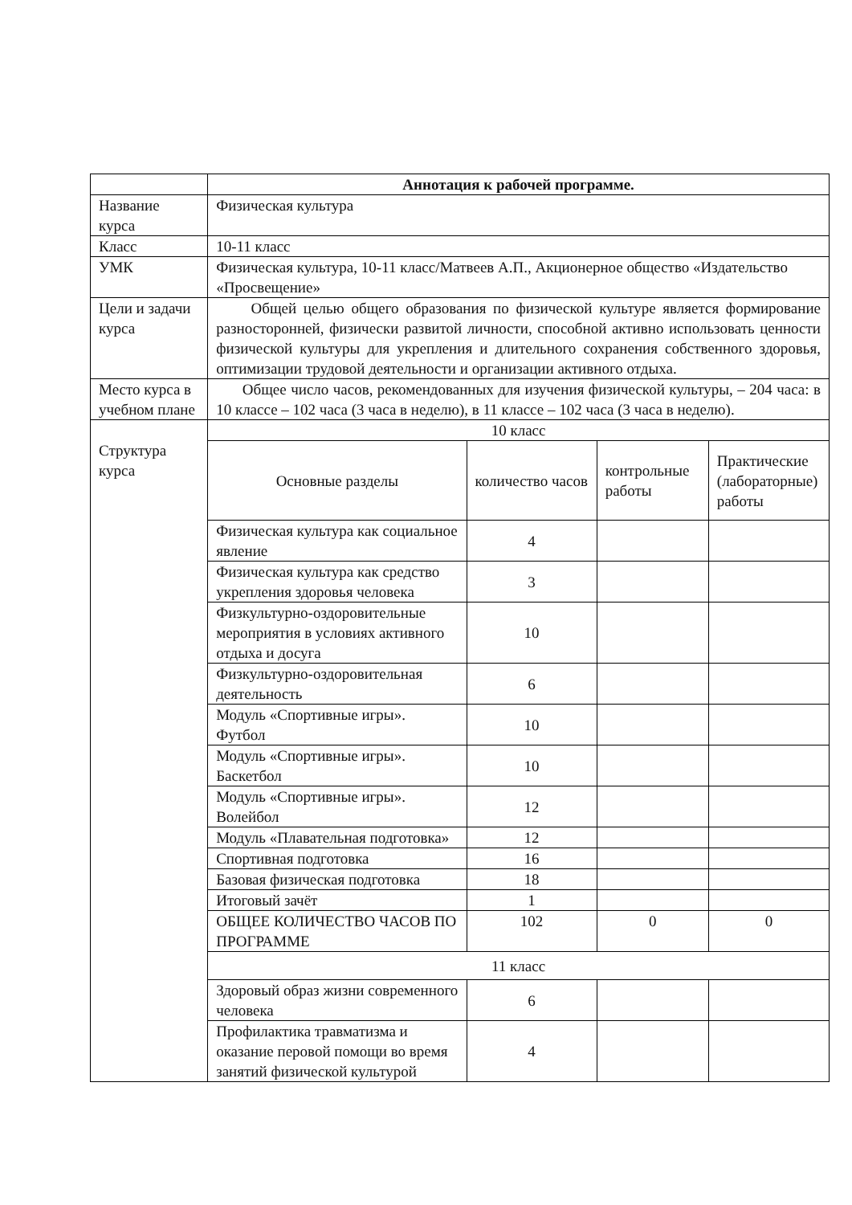| | Аннотация к рабочей программе. | | | |
| Название курса | Физическая культура | | | |
| Класс | 10-11 класс | | | |
| УМК | Физическая культура, 10-11 класс/Матвеев А.П., Акционерное общество «Издательство «Просвещение» | | | |
| Цели и задачи курса | Общей целью общего образования по физической культуре является формирование разносторонней, физически развитой личности, способной активно использовать ценности физической культуры для укрепления и длительного сохранения собственного здоровья, оптимизации трудовой деятельности и организации активного отдыха. | | | |
| Место курса в учебном плане | Общее число часов, рекомендованных для изучения физической культуры, – 204 часа: в 10 классе – 102 часа (3 часа в неделю), в 11 классе – 102 часа (3 часа в неделю). | | | |
| Структура курса | 10 класс | | | |
| | Основные разделы | количество часов | контрольные работы | Практические (лабораторные) работы |
| | Физическая культура как социальное явление | 4 | | |
| | Физическая культура как средство укрепления здоровья человека | 3 | | |
| | Физкультурно-оздоровительные мероприятия в условиях активного отдыха и досуга | 10 | | |
| | Физкультурно-оздоровительная деятельность | 6 | | |
| | Модуль «Спортивные игры». Футбол | 10 | | |
| | Модуль «Спортивные игры». Баскетбол | 10 | | |
| | Модуль «Спортивные игры». Волейбол | 12 | | |
| | Модуль «Плавательная подготовка» | 12 | | |
| | Спортивная подготовка | 16 | | |
| | Базовая физическая подготовка | 18 | | |
| | Итоговый зачёт | 1 | | |
| | ОБЩЕЕ КОЛИЧЕСТВО ЧАСОВ ПО ПРОГРАММЕ | 102 | 0 | 0 |
| | 11 класс | | | |
| | Здоровый образ жизни современного человека | 6 | | |
| | Профилактика травматизма и оказание перовой помощи во время занятий физической культурой | 4 | | |